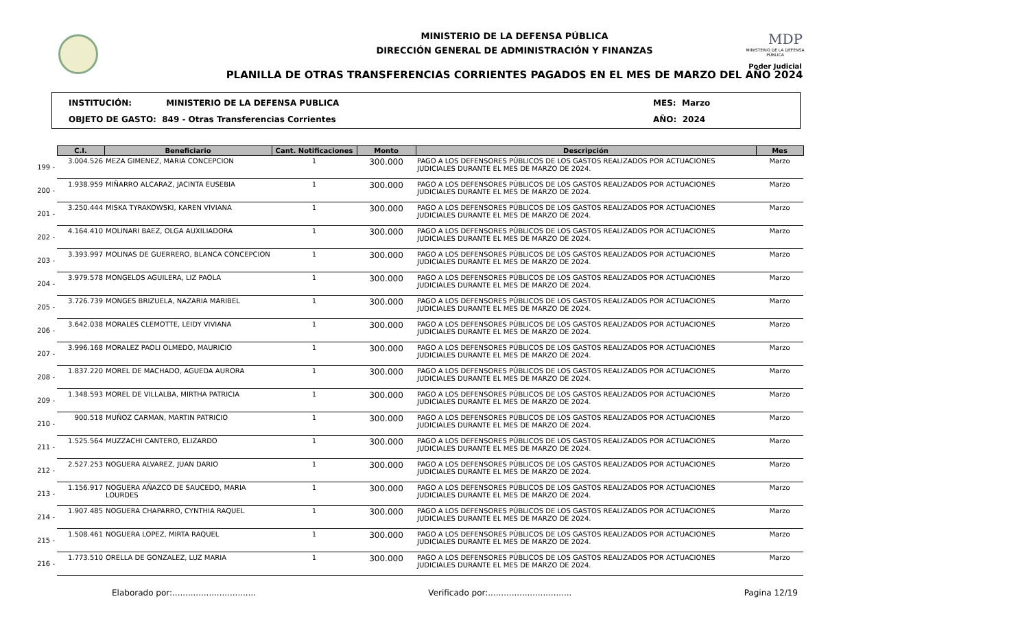MDP
MINISTERIO DE LA DEFENSA PÚBLICA
Poder Judicial
MINISTERIO DE LA DEFENSA PÚBLICA
DIRECCIÓN GENERAL DE ADMINISTRACIÓN Y FINANZAS
PLANILLA DE OTRAS TRANSFERENCIAS CORRIENTES PAGADOS EN EL MES DE MARZO DEL AÑO 2024
INSTITUCIÓN: MINISTERIO DE LA DEFENSA PUBLICA
OBJETO DE GASTO: 849 - Otras Transferencias Corrientes
MES: Marzo
AÑO: 2024
| | C.I. | Beneficiario | Cant. Notificaciones | Monto | Descripción | Mes |
| 199 - | 3.004.526 | MEZA GIMENEZ, MARIA CONCEPCION | 1 | 300.000 | PAGO A LOS DEFENSORES PÚBLICOS DE LOS GASTOS REALIZADOS POR ACTUACIONES JUDICIALES DURANTE EL MES DE MARZO DE 2024. | Marzo |
| 200 - | 1.938.959 | MIÑARRO ALCARAZ, JACINTA EUSEBIA | 1 | 300.000 | PAGO A LOS DEFENSORES PÚBLICOS DE LOS GASTOS REALIZADOS POR ACTUACIONES JUDICIALES DURANTE EL MES DE MARZO DE 2024. | Marzo |
| 201 - | 3.250.444 | MISKA TYRAKOWSKI, KAREN VIVIANA | 1 | 300.000 | PAGO A LOS DEFENSORES PÚBLICOS DE LOS GASTOS REALIZADOS POR ACTUACIONES JUDICIALES DURANTE EL MES DE MARZO DE 2024. | Marzo |
| 202 - | 4.164.410 | MOLINARI BAEZ, OLGA AUXILIADORA | 1 | 300.000 | PAGO A LOS DEFENSORES PÚBLICOS DE LOS GASTOS REALIZADOS POR ACTUACIONES JUDICIALES DURANTE EL MES DE MARZO DE 2024. | Marzo |
| 203 - | 3.393.997 | MOLINAS DE GUERRERO, BLANCA CONCEPCION | 1 | 300.000 | PAGO A LOS DEFENSORES PÚBLICOS DE LOS GASTOS REALIZADOS POR ACTUACIONES JUDICIALES DURANTE EL MES DE MARZO DE 2024. | Marzo |
| 204 - | 3.979.578 | MONGELOS AGUILERA, LIZ PAOLA | 1 | 300.000 | PAGO A LOS DEFENSORES PÚBLICOS DE LOS GASTOS REALIZADOS POR ACTUACIONES JUDICIALES DURANTE EL MES DE MARZO DE 2024. | Marzo |
| 205 - | 3.726.739 | MONGES BRIZUELA, NAZARIA MARIBEL | 1 | 300.000 | PAGO A LOS DEFENSORES PÚBLICOS DE LOS GASTOS REALIZADOS POR ACTUACIONES JUDICIALES DURANTE EL MES DE MARZO DE 2024. | Marzo |
| 206 - | 3.642.038 | MORALES CLEMOTTE, LEIDY VIVIANA | 1 | 300.000 | PAGO A LOS DEFENSORES PÚBLICOS DE LOS GASTOS REALIZADOS POR ACTUACIONES JUDICIALES DURANTE EL MES DE MARZO DE 2024. | Marzo |
| 207 - | 3.996.168 | MORALEZ PAOLI OLMEDO, MAURICIO | 1 | 300.000 | PAGO A LOS DEFENSORES PÚBLICOS DE LOS GASTOS REALIZADOS POR ACTUACIONES JUDICIALES DURANTE EL MES DE MARZO DE 2024. | Marzo |
| 208 - | 1.837.220 | MOREL DE MACHADO, AGUEDA AURORA | 1 | 300.000 | PAGO A LOS DEFENSORES PÚBLICOS DE LOS GASTOS REALIZADOS POR ACTUACIONES JUDICIALES DURANTE EL MES DE MARZO DE 2024. | Marzo |
| 209 - | 1.348.593 | MOREL DE VILLALBA, MIRTHA PATRICIA | 1 | 300.000 | PAGO A LOS DEFENSORES PÚBLICOS DE LOS GASTOS REALIZADOS POR ACTUACIONES JUDICIALES DURANTE EL MES DE MARZO DE 2024. | Marzo |
| 210 - | 900.518 | MUÑOZ CARMAN, MARTIN PATRICIO | 1 | 300.000 | PAGO A LOS DEFENSORES PÚBLICOS DE LOS GASTOS REALIZADOS POR ACTUACIONES JUDICIALES DURANTE EL MES DE MARZO DE 2024. | Marzo |
| 211 - | 1.525.564 | MUZZACHI CANTERO, ELIZARDO | 1 | 300.000 | PAGO A LOS DEFENSORES PÚBLICOS DE LOS GASTOS REALIZADOS POR ACTUACIONES JUDICIALES DURANTE EL MES DE MARZO DE 2024. | Marzo |
| 212 - | 2.527.253 | NOGUERA ALVAREZ, JUAN DARIO | 1 | 300.000 | PAGO A LOS DEFENSORES PÚBLICOS DE LOS GASTOS REALIZADOS POR ACTUACIONES JUDICIALES DURANTE EL MES DE MARZO DE 2024. | Marzo |
| 213 - | 1.156.917 | NOGUERA AÑAZCO DE SAUCEDO, MARIA LOURDES | 1 | 300.000 | PAGO A LOS DEFENSORES PÚBLICOS DE LOS GASTOS REALIZADOS POR ACTUACIONES JUDICIALES DURANTE EL MES DE MARZO DE 2024. | Marzo |
| 214 - | 1.907.485 | NOGUERA CHAPARRO, CYNTHIA RAQUEL | 1 | 300.000 | PAGO A LOS DEFENSORES PÚBLICOS DE LOS GASTOS REALIZADOS POR ACTUACIONES JUDICIALES DURANTE EL MES DE MARZO DE 2024. | Marzo |
| 215 - | 1.508.461 | NOGUERA LOPEZ, MIRTA RAQUEL | 1 | 300.000 | PAGO A LOS DEFENSORES PÚBLICOS DE LOS GASTOS REALIZADOS POR ACTUACIONES JUDICIALES DURANTE EL MES DE MARZO DE 2024. | Marzo |
| 216 - | 1.773.510 | ORELLA DE GONZALEZ, LUZ MARIA | 1 | 300.000 | PAGO A LOS DEFENSORES PÚBLICOS DE LOS GASTOS REALIZADOS POR ACTUACIONES JUDICIALES DURANTE EL MES DE MARZO DE 2024. | Marzo |
Elaborado por:................................ Verificado por:................................ Pagina 12/19